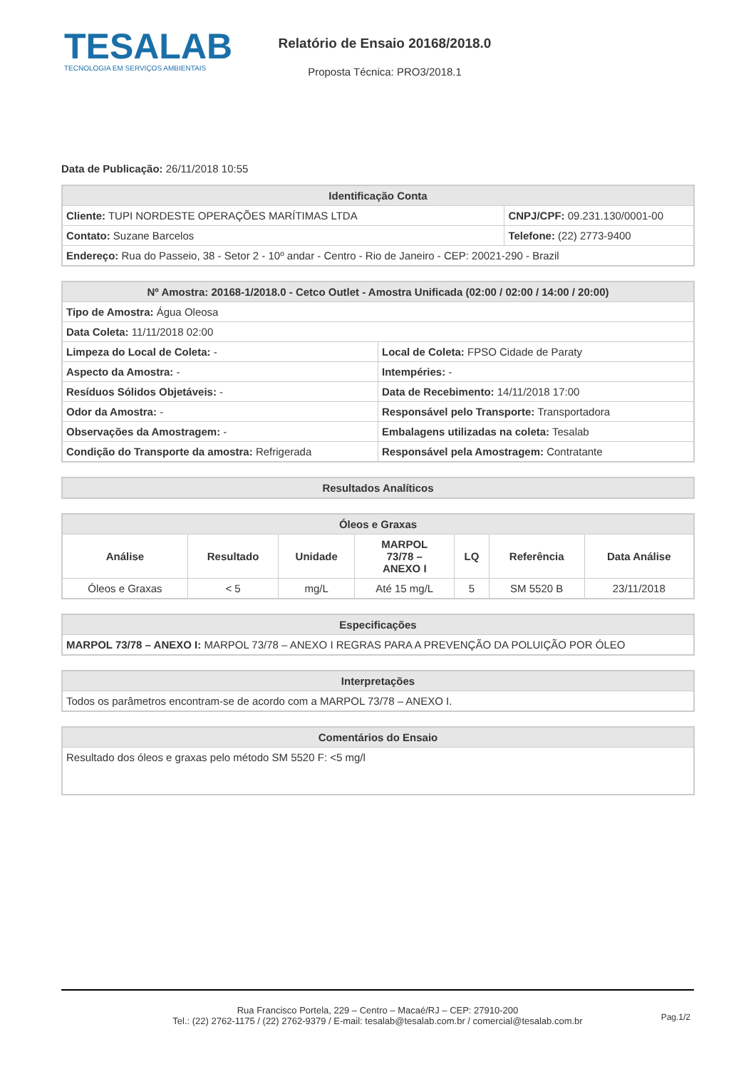TESALAB
TECNOLOGIA EM SERVIÇOS AMBIENTAIS
Relatório de Ensaio 20168/2018.0
Proposta Técnica: PRO3/2018.1
Data de Publicação: 26/11/2018 10:55
| Identificação Conta | |
| --- | --- |
| Cliente: TUPI NORDESTE OPERAÇÕES MARÍTIMAS LTDA | CNPJ/CPF: 09.231.130/0001-00 |
| Contato: Suzane Barcelos | Telefone: (22) 2773-9400 |
| Endereço: Rua do Passeio, 38 - Setor 2 - 10º andar - Centro - Rio de Janeiro - CEP: 20021-290 - Brazil | |
| Nº Amostra: 20168-1/2018.0 - Cetco Outlet - Amostra Unificada (02:00 / 02:00 / 14:00 / 20:00) | |
| --- | --- |
| Tipo de Amostra: Água Oleosa | |
| Data Coleta: 11/11/2018 02:00 | |
| Limpeza do Local de Coleta: - | Local de Coleta: FPSO Cidade de Paraty |
| Aspecto da Amostra: - | Intempéries: - |
| Resíduos Sólidos Objetáveis: - | Data de Recebimento: 14/11/2018 17:00 |
| Odor da Amostra: - | Responsável pelo Transporte: Transportadora |
| Observações da Amostragem: - | Embalagens utilizadas na coleta: Tesalab |
| Condição do Transporte da amostra: Refrigerada | Responsável pela Amostragem: Contratante |
| Resultados Analíticos |
| --- |
| Óleos e Graxas | | | | | | |
| --- | --- | --- | --- | --- | --- | --- |
| Análise | Resultado | Unidade | MARPOL 73/78 – ANEXO I | LQ | Referência | Data Análise |
| Óleos e Graxas | < 5 | mg/L | Até 15 mg/L | 5 | SM 5520 B | 23/11/2018 |
| Especificações |
| --- |
| MARPOL 73/78 – ANEXO I: MARPOL 73/78 – ANEXO I REGRAS PARA A PREVENÇÃO DA POLUIÇÃO POR ÓLEO |
| Interpretações |
| --- |
| Todos os parâmetros encontram-se de acordo com a MARPOL 73/78 – ANEXO I. |
| Comentários do Ensaio |
| --- |
| Resultado dos óleos e graxas pelo método SM 5520 F: <5 mg/l |
Rua Francisco Portela, 229 – Centro – Macaé/RJ – CEP: 27910-200
Tel.: (22) 2762-1175 / (22) 2762-9379 / E-mail: tesalab@tesalab.com.br / comercial@tesalab.com.br
Pag.1/2